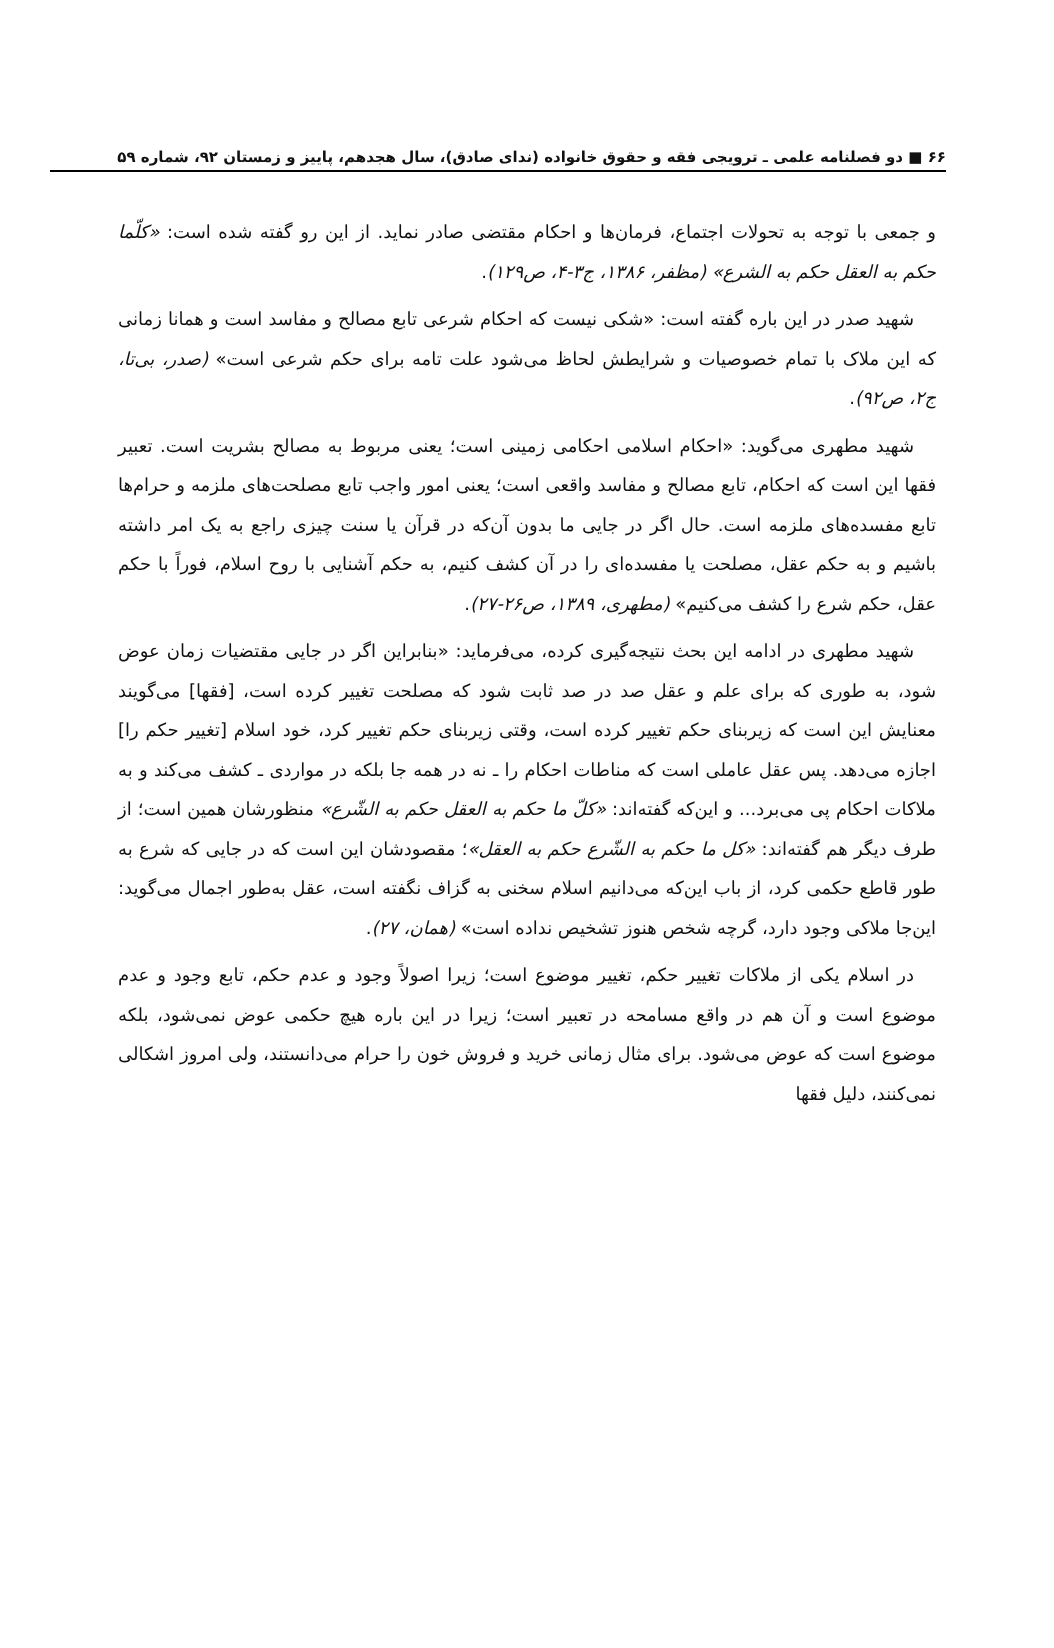۶۶ ■ دو فصلنامه علمی ـ ترویجی فقه و حقوق خانواده (ندای صادق)، سال هجدهم، پاییز و زمستان ۹۲، شماره ۵۹
و جمعی با توجه به تحولات اجتماع، فرمان‌ها و احکام مقتضی صادر نماید. از این رو گفته شده است: «کلّما حکم به العقل حکم به الشرع» (مظفر، ۱۳۸۶، ج۳-۴، ص۱۲۹).
شهید صدر در این باره گفته است: «شکی نیست که احکام شرعی تابع مصالح و مفاسد است و همانا زمانی که این ملاک با تمام خصوصیات و شرایطش لحاظ می‌شود علت تامه برای حکم شرعی است» (صدر، بی‌تا، ج۲، ص۹۲).
شهید مطهری می‌گوید: «احکام اسلامی احکامی زمینی است؛ یعنی مربوط به مصالح بشریت است. تعبیر فقها این است که احکام، تابع مصالح و مفاسد واقعی است؛ یعنی امور واجب تابع مصلحت‌های ملزمه و حرام‌ها تابع مفسده‌های ملزمه است. حال اگر در جایی ما بدون آن‌که در قرآن یا سنت چیزی راجع به یک امر داشته باشیم و به حکم عقل، مصلحت یا مفسده‌ای را در آن کشف کنیم، به حکم آشنایی با روح اسلام، فوراً با حکم عقل، حکم شرع را کشف می‌کنیم» (مطهری، ۱۳۸۹، ص۲۶-۲۷).
شهید مطهری در ادامه این بحث نتیجه‌گیری کرده، می‌فرماید: «بنابراین اگر در جایی مقتضیات زمان عوض شود، به طوری که برای علم و عقل صد در صد ثابت شود که مصلحت تغییر کرده است، [فقها] می‌گویند معنایش این است که زیربنای حکم تغییر کرده است، وقتی زیربنای حکم تغییر کرد، خود اسلام [تغییر حکم را] اجازه می‌دهد. پس عقل عاملی است که مناطات احکام را ـ نه در همه جا بلکه در مواردی ـ کشف می‌کند و به ملاکات احکام پی می‌برد... و این‌که گفته‌اند: «کلّ ما حکم به العقل حکم به الشّرع» منظورشان همین است؛ از طرف دیگر هم گفته‌اند: «کل ما حکم به الشّرع حکم به العقل»؛ مقصودشان این است که در جایی که شرع به طور قاطع حکمی کرد، از باب این‌که می‌دانیم اسلام سخنی به گزاف نگفته است، عقل به‌طور اجمال می‌گوید: این‌جا ملاکی وجود دارد، گرچه شخص هنوز تشخیص نداده است» (همان، ۲۷).
در اسلام یکی از ملاکات تغییر حکم، تغییر موضوع است؛ زیرا اصولاً وجود و عدم حکم، تابع وجود و عدم موضوع است و آن هم در واقع مسامحه در تعبیر است؛ زیرا در این باره هیچ حکمی عوض نمی‌شود، بلکه موضوع است که عوض می‌شود. برای مثال زمانی خرید و فروش خون را حرام می‌دانستند، ولی امروز اشکالی نمی‌کنند، دلیل فقها